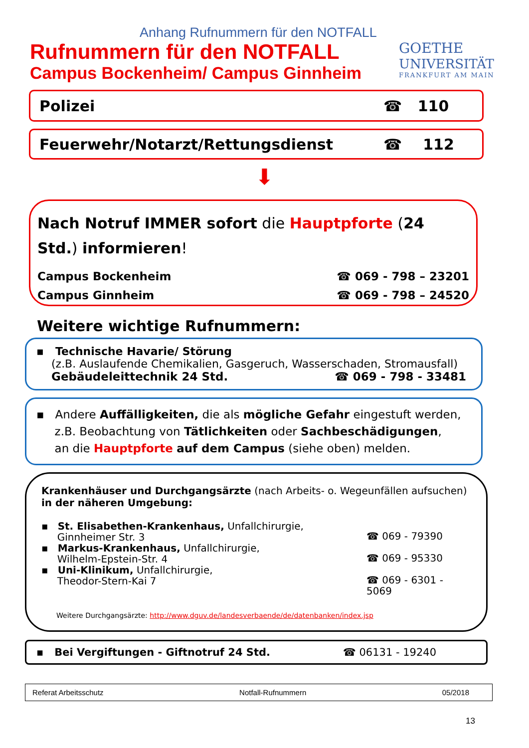Anhang Rufnummern für den NOTFALL
Rufnummern für den NOTFALL
Campus Bockenheim/ Campus Ginnheim
GOETHE
UNIVERSITÄT
FRANKFURT AM MAIN
Polizei ☎ 110
Feuerwehr/Notarzt/Rettungsdienst ☎ 112
⬇
Nach Notruf IMMER sofort die Hauptpforte (24 Std.) informieren!
Campus Bockenheim ☎ 069 - 798 – 23201
Campus Ginnheim ☎ 069 - 798 – 24520
Weitere wichtige Rufnummern:
▪ Technische Havarie/ Störung
(z.B. Auslaufende Chemikalien, Gasgeruch, Wasserschaden, Stromausfall)
Gebäudeleittechnik 24 Std. ☎ 069 - 798 - 33481
▪ Andere Auffälligkeiten, die als mögliche Gefahr eingestuft werden,
z.B. Beobachtung von Tätlichkeiten oder Sachbeschädigungen,
an die Hauptpforte auf dem Campus (siehe oben) melden.
Krankenhäuser und Durchgangsärzte (nach Arbeits- o. Wegeunfällen aufsuchen)
in der näheren Umgebung:
▪ St. Elisabethen-Krankenhaus, Unfallchirurgie,
Ginnheimer Str. 3 ☎ 069 - 79390
▪ Markus-Krankenhaus, Unfallchirurgie,
Wilhelm-Epstein-Str. 4 ☎ 069 - 95330
▪ Uni-Klinikum, Unfallchirurgie,
Theodor-Stern-Kai 7 ☎ 069 - 6301 - 5069
Weitere Durchgangsärzte: http://www.dguv.de/landesverbaende/de/datenbanken/index.jsp
▪ Bei Vergiftungen - Giftnotruf 24 Std. ☎ 06131 - 19240
Referat Arbeitsschutz Notfall-Rufnummern 05/2018
13